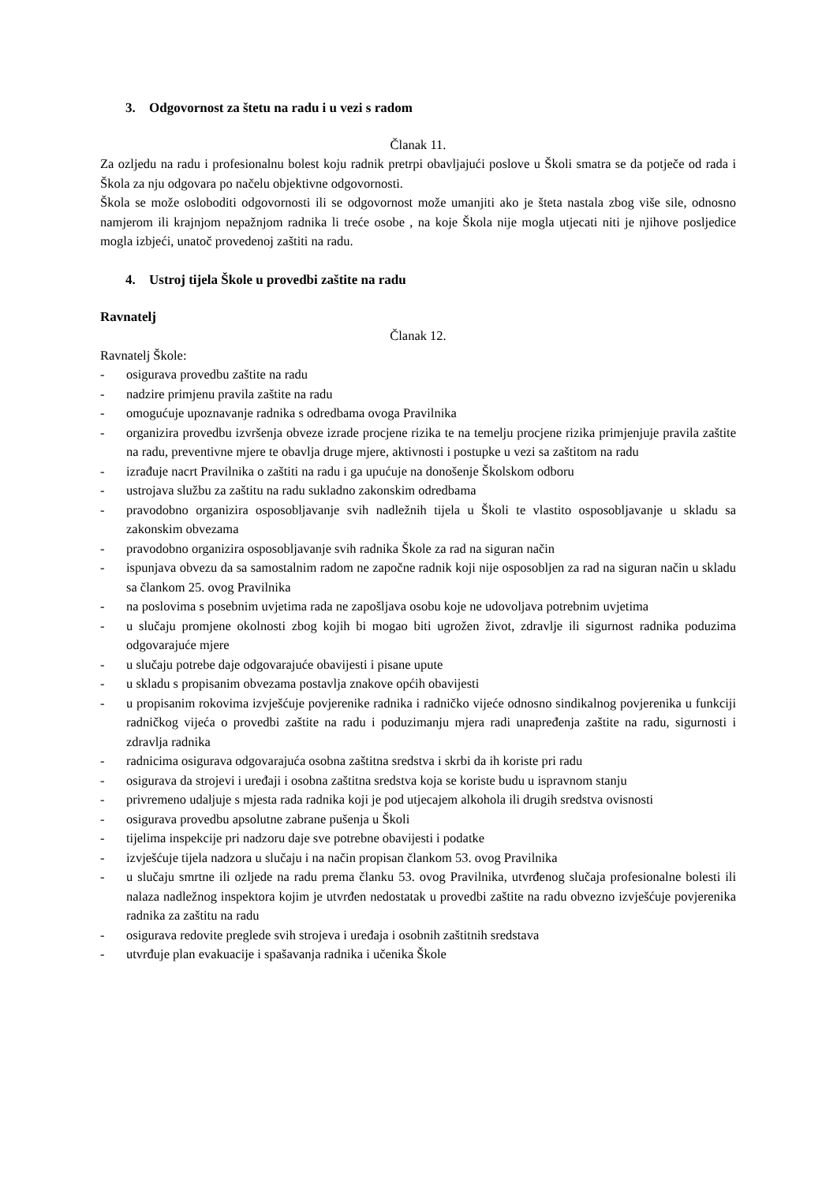3. Odgovornost za štetu na radu i u vezi s radom
Članak 11.
Za ozljedu na radu i profesionalnu bolest koju radnik pretrpi obavljajući poslove u Školi smatra se da potječe od rada i Škola za nju odgovara po načelu objektivne odgovornosti.
Škola se može osloboditi odgovornosti ili se odgovornost može umanjiti ako je šteta nastala zbog više sile, odnosno namjerom ili krajnjom nepažnjom radnika li treće osobe , na koje Škola nije mogla utjecati niti je njihove posljedice mogla izbjeći, unatoč provedenoj zaštiti na radu.
4. Ustroj tijela Škole u provedbi zaštite na radu
Ravnatelj
Članak 12.
Ravnatelj Škole:
- osigurava provedbu zaštite na radu
- nadzire primjenu pravila zaštite na radu
- omogućuje upoznavanje radnika s odredbama ovoga Pravilnika
- organizira provedbu izvršenja obveze izrade procjene rizika te na temelju procjene rizika primjenjuje pravila zaštite na radu, preventivne mjere te obavlja druge mjere, aktivnosti i postupke u vezi sa zaštitom na radu
- izrađuje nacrt Pravilnika o zaštiti na radu i ga upućuje na donošenje Školskom odboru
- ustrojava službu za zaštitu na radu sukladno zakonskim odredbama
- pravodobno organizira osposobljavanje svih nadležnih tijela u Školi te vlastito osposobljavanje u skladu sa zakonskim obvezama
- pravodobno organizira osposobljavanje svih radnika Škole za rad na siguran način
- ispunjava obvezu da sa samostalnim radom ne započne radnik koji nije osposobljen za rad na siguran način u skladu sa člankom 25. ovog Pravilnika
- na poslovima s posebnim uvjetima rada ne zapošljava osobu koje ne udovoljava potrebnim uvjetima
- u slučaju promjene okolnosti zbog kojih bi mogao biti ugrožen život, zdravlje ili sigurnost radnika poduzima odgovarajuće mjere
- u slučaju potrebe daje odgovarajuće obavijesti i pisane upute
- u skladu s propisanim obvezama postavlja znakove općih obavijesti
- u propisanim rokovima izvješćuje povjerenike radnika i radničko vijeće odnosno sindikalnog povjerenika u funkciji radničkog vijeća o provedbi zaštite na radu i poduzimanju mjera radi unapređenja zaštite na radu, sigurnosti i zdravlja radnika
- radnicima osigurava odgovarajuća osobna zaštitna sredstva i skrbi da ih koriste pri radu
- osigurava da strojevi i uređaji i osobna zaštitna sredstva koja se koriste budu u ispravnom stanju
- privremeno udaljuje s mjesta rada radnika koji je pod utjecajem alkohola ili drugih sredstva ovisnosti
- osigurava provedbu apsolutne zabrane pušenja u Školi
- tijelima inspekcije pri nadzoru daje sve potrebne obavijesti i podatke
- izvješćuje tijela nadzora u slučaju i na način propisan člankom 53. ovog Pravilnika
- u slučaju smrtne ili ozljede na radu prema članku 53. ovog Pravilnika, utvrđenog slučaja profesionalne bolesti ili nalaza nadležnog inspektora kojim je utvrđen nedostatak u provedbi zaštite na radu obvezno izvješćuje povjerenika radnika za zaštitu na radu
- osigurava redovite preglede svih strojeva i uređaja i osobnih zaštitnih sredstava
- utvrđuje plan evakuacije i spašavanja radnika i učenika Škole